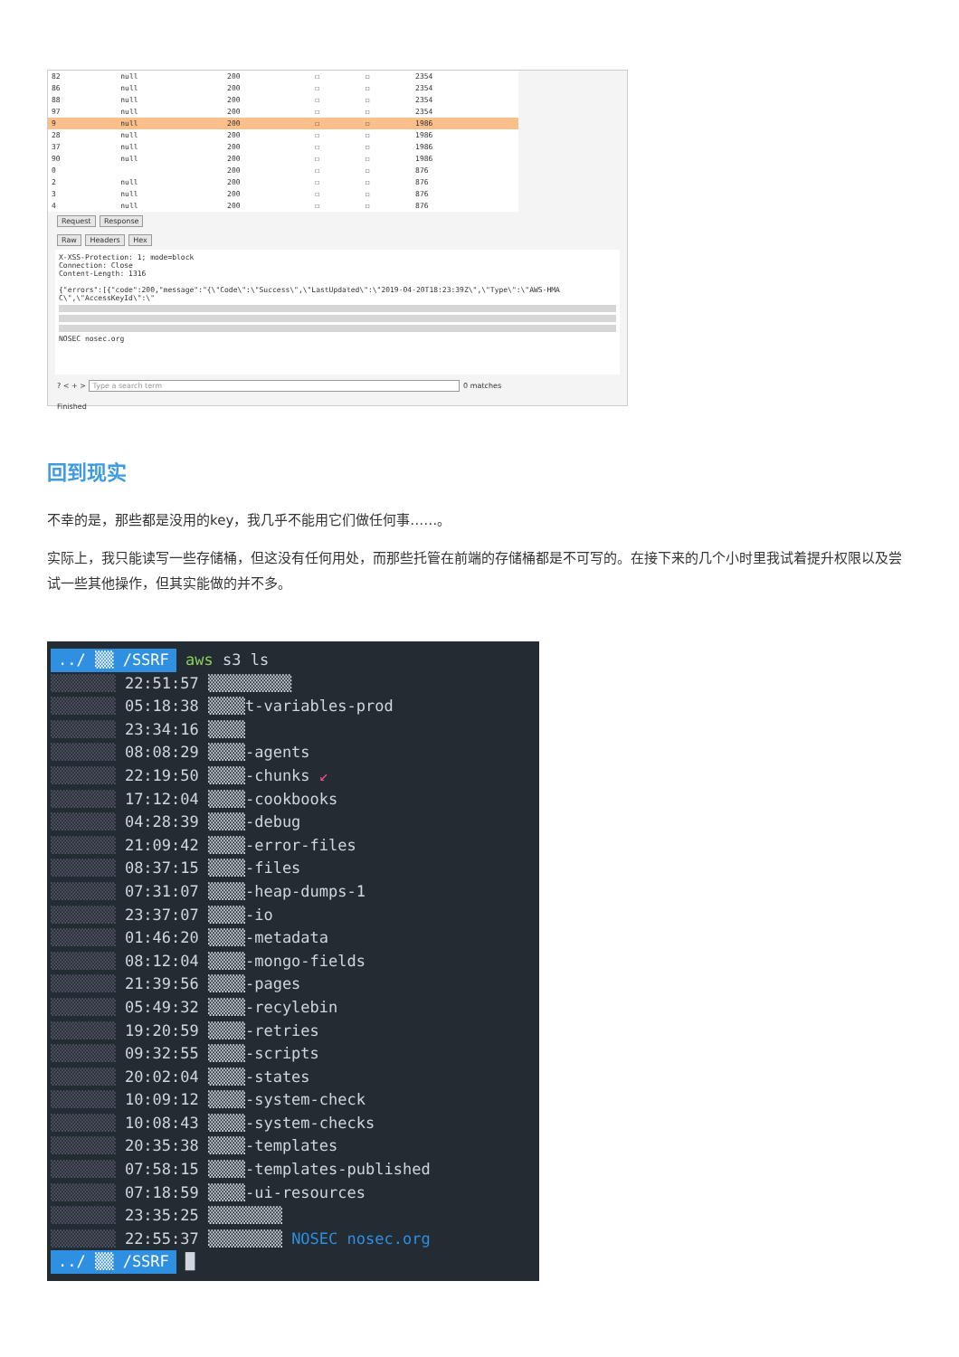| 82 | null | 200 | ☐ | ☐ | 2354 |
| 86 | null | 200 | ☐ | ☐ | 2354 |
| 88 | null | 200 | ☐ | ☐ | 2354 |
| 97 | null | 200 | ☐ | ☐ | 2354 |
| 9 | null | 200 | ☐ | ☐ | 1986 |
| 28 | null | 200 | ☐ | ☐ | 1986 |
| 37 | null | 200 | ☐ | ☐ | 1986 |
| 90 | null | 200 | ☐ | ☐ | 1986 |
| 0 | | 200 | ☐ | ☐ | 876 |
| 2 | null | 200 | ☐ | ☐ | 876 |
| 3 | null | 200 | ☐ | ☐ | 876 |
| 4 | null | 200 | ☐ | ☐ | 876 |
Request Response
Raw Headers Hex
X-XSS-Protection: 1; mode=block
Connection: Close
Content-Length: 1316
{"errors":[{"code":200,"message":"{\"Code\":\"Success\",\"LastUpdated\":\"2019-04-20T18:23:39Z\",\"Type\":\"AWS-HMA
C\",\"AccessKeyId\":\"
NOSEC nosec.org
? < + > Type a search term 0 matches
Finished
回到现实
不幸的是，那些都是没用的key，我几乎不能用它们做任何事……。
实际上，我只能读写一些存储桶，但这没有任何用处，而那些托管在前端的存储桶都是不可写的。在接下来的几个小时里我试着提升权限以及尝试一些其他操作，但其实能做的并不多。
../ ▒▒ /SSRF aws s3 ls
▒▒▒▒▒▒▒ 22:51:57 ▒▒▒▒▒▒▒▒▒
▒▒▒▒▒▒▒ 05:18:38 ▒▒▒▒t-variables-prod
▒▒▒▒▒▒▒ 23:34:16 ▒▒▒▒
▒▒▒▒▒▒▒ 08:08:29 ▒▒▒▒-agents
▒▒▒▒▒▒▒ 22:19:50 ▒▒▒▒-chunks ↙
▒▒▒▒▒▒▒ 17:12:04 ▒▒▒▒-cookbooks
▒▒▒▒▒▒▒ 04:28:39 ▒▒▒▒-debug
▒▒▒▒▒▒▒ 21:09:42 ▒▒▒▒-error-files
▒▒▒▒▒▒▒ 08:37:15 ▒▒▒▒-files
▒▒▒▒▒▒▒ 07:31:07 ▒▒▒▒-heap-dumps-1
▒▒▒▒▒▒▒ 23:37:07 ▒▒▒▒-io
▒▒▒▒▒▒▒ 01:46:20 ▒▒▒▒-metadata
▒▒▒▒▒▒▒ 08:12:04 ▒▒▒▒-mongo-fields
▒▒▒▒▒▒▒ 21:39:56 ▒▒▒▒-pages
▒▒▒▒▒▒▒ 05:49:32 ▒▒▒▒-recylebin
▒▒▒▒▒▒▒ 19:20:59 ▒▒▒▒-retries
▒▒▒▒▒▒▒ 09:32:55 ▒▒▒▒-scripts
▒▒▒▒▒▒▒ 20:02:04 ▒▒▒▒-states
▒▒▒▒▒▒▒ 10:09:12 ▒▒▒▒-system-check
▒▒▒▒▒▒▒ 10:08:43 ▒▒▒▒-system-checks
▒▒▒▒▒▒▒ 20:35:38 ▒▒▒▒-templates
▒▒▒▒▒▒▒ 07:58:15 ▒▒▒▒-templates-published
▒▒▒▒▒▒▒ 07:18:59 ▒▒▒▒-ui-resources
▒▒▒▒▒▒▒ 23:35:25 ▒▒▒▒▒▒▒▒
▒▒▒▒▒▒▒ 22:55:37 ▒▒▒▒▒▒▒▒ NOSEC nosec.org
../ ▒▒ /SSRF █